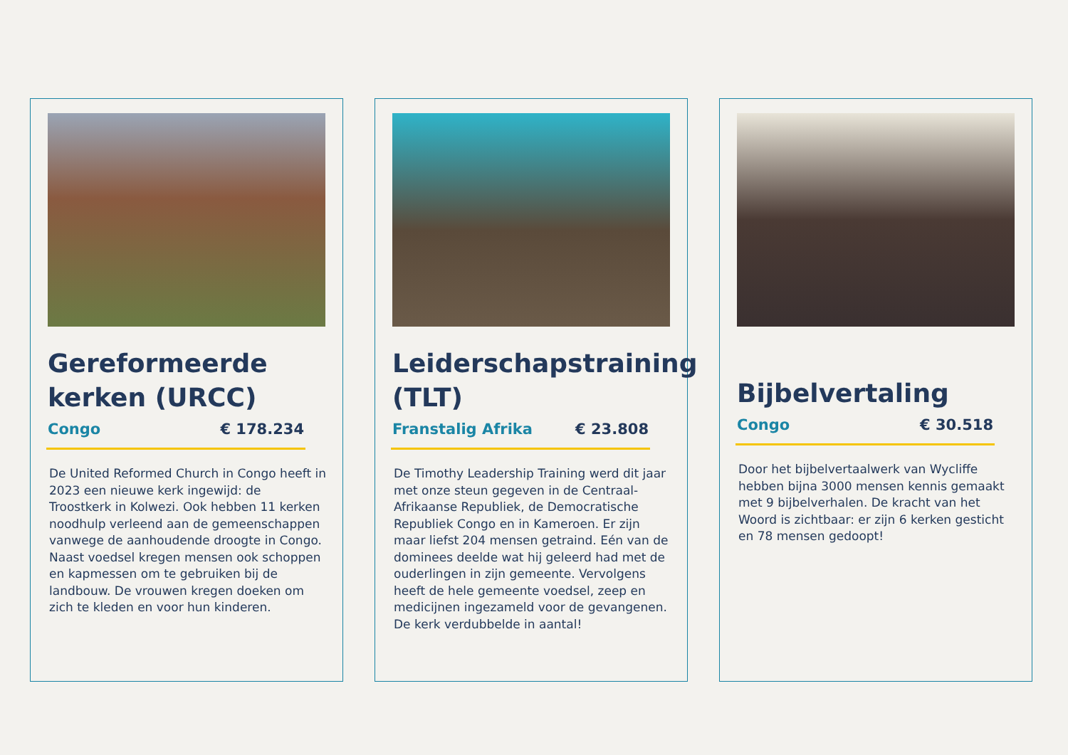Gereformeerde kerken (URCC)
Congo € 178.234
De United Reformed Church in Congo heeft in 2023 een nieuwe kerk ingewijd: de Troostkerk in Kolwezi. Ook hebben 11 kerken noodhulp verleend aan de gemeenschappen vanwege de aanhoudende droogte in Congo. Naast voedsel kregen mensen ook schoppen en kapmessen om te gebruiken bij de landbouw. De vrouwen kregen doeken om zich te kleden en voor hun kinderen.
Leiderschapstraining (TLT)
Franstalig Afrika € 23.808
De Timothy Leadership Training werd dit jaar met onze steun gegeven in de Centraal-Afrikaanse Republiek, de Democratische Republiek Congo en in Kameroen. Er zijn maar liefst 204 mensen getraind. Eén van de dominees deelde wat hij geleerd had met de ouderlingen in zijn gemeente. Vervolgens heeft de hele gemeente voedsel, zeep en medicijnen ingezameld voor de gevangenen. De kerk verdubbelde in aantal!
Bijbelvertaling
Congo € 30.518
Door het bijbelvertaalwerk van Wycliffe hebben bijna 3000 mensen kennis gemaakt met 9 bijbelverhalen. De kracht van het Woord is zichtbaar: er zijn 6 kerken gesticht en 78 mensen gedoopt!